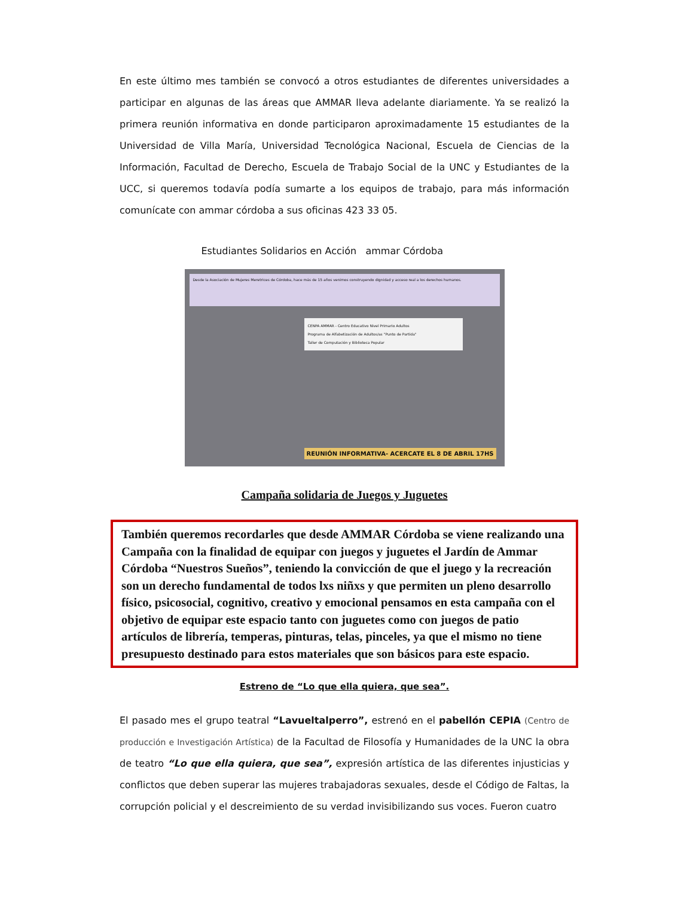En este último mes también se convocó a otros estudiantes de diferentes universidades a participar en algunas de las áreas que AMMAR lleva adelante diariamente. Ya se realizó la primera reunión informativa en donde participaron aproximadamente 15 estudiantes de la Universidad de Villa María, Universidad Tecnológica Nacional, Escuela de Ciencias de la Información, Facultad de Derecho, Escuela de Trabajo Social de la UNC y Estudiantes de la UCC, si queremos todavía podía sumarte a los equipos de trabajo, para más información comunícate con ammar córdoba a sus oficinas 423 33 05.
Estudiantes Solidarios en Acción ammar Córdoba
Desde la Asociación de Mujeres Meretrices de Córdoba, hace más de 15 años venimos construyendo dignidad y acceso real a los derechos humanos.
CENPA AMMAR - Centro Educativo Nivel Primario Adultos
Programa de Alfabetización de Adultos/as "Punto de Partida"
Taller de Computación y Biblioteca Popular
REUNIÓN INFORMATIVA- ACERCATE EL 8 DE ABRIL 17HS
Campaña solidaria de Juegos y Juguetes
También queremos recordarles que desde AMMAR Córdoba se viene realizando una Campaña con la finalidad de equipar con juegos y juguetes el Jardín de Ammar Córdoba “Nuestros Sueños”, teniendo la convicción de que el juego y la recreación son un derecho fundamental de todos lxs niñxs y que permiten un pleno desarrollo físico, psicosocial, cognitivo, creativo y emocional pensamos en esta campaña con el objetivo de equipar este espacio tanto con juguetes como con juegos de patio artículos de librería, temperas, pinturas, telas, pinceles, ya que el mismo no tiene presupuesto destinado para estos materiales que son básicos para este espacio.
Estreno de “Lo que ella quiera, que sea”.
El pasado mes el grupo teatral “Lavueltalperro”, estrenó en el pabellón CEPIA (Centro de producción e Investigación Artística) de la Facultad de Filosofía y Humanidades de la UNC la obra de teatro “Lo que ella quiera, que sea”, expresión artística de las diferentes injusticias y conflictos que deben superar las mujeres trabajadoras sexuales, desde el Código de Faltas, la corrupción policial y el descreimiento de su verdad invisibilizando sus voces. Fueron cuatro